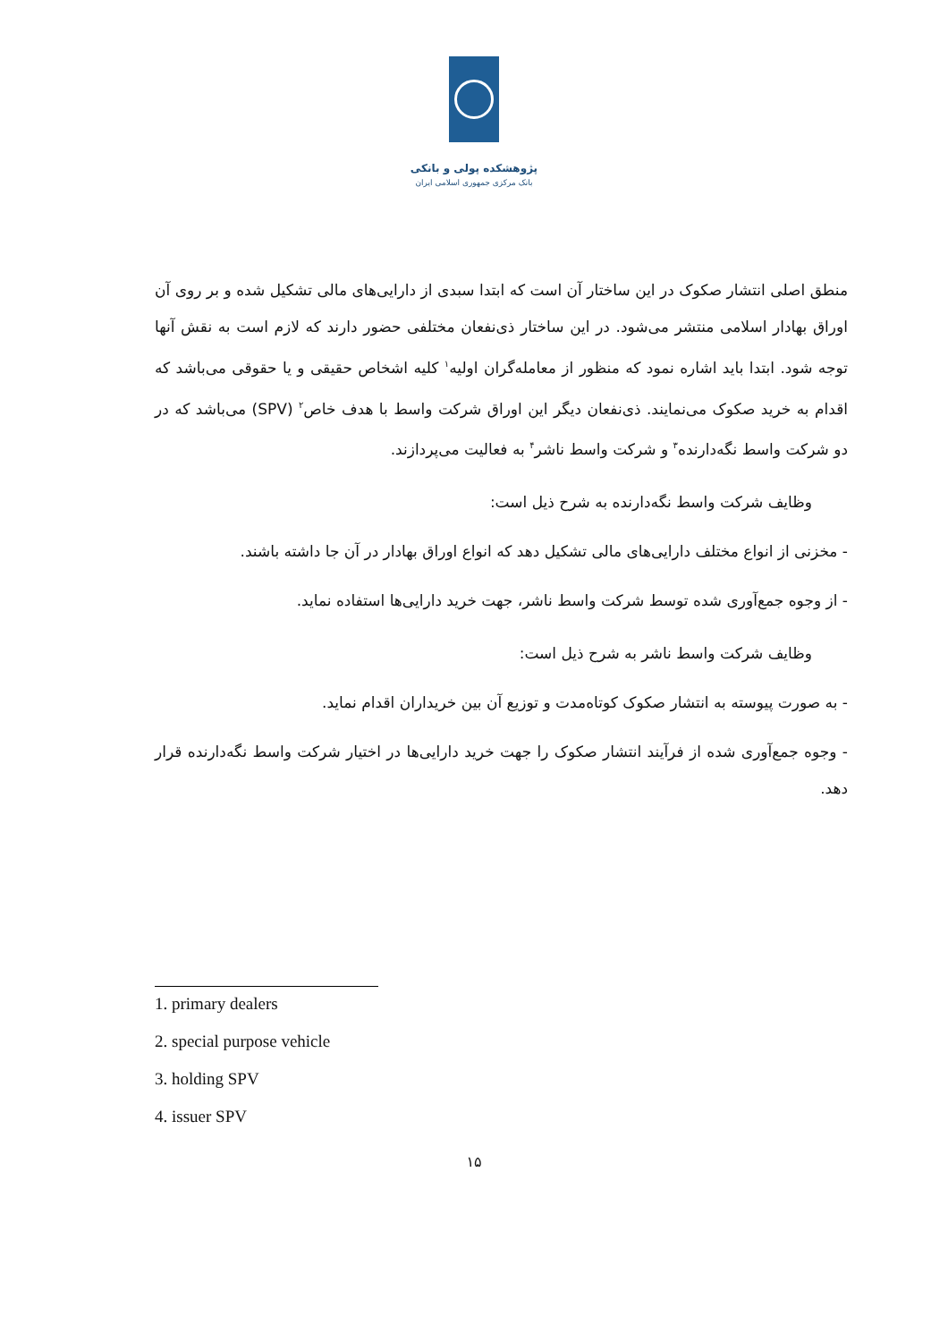پژوهشکده پولی و بانکی
بانک مرکزی جمهوری اسلامی ایران
منطق اصلی انتشار صکوک در این ساختار آن است که ابتدا سبدی از دارایی‌های مالی تشکیل شده و بر روی آن اوراق بهادار اسلامی منتشر می‌شود. در این ساختار ذی‌نفعان مختلفی حضور دارند که لازم است به نقش آنها توجه شود. ابتدا باید اشاره نمود که منظور از معامله‌گران اولیه<sup>۱</sup> کلیه اشخاص حقیقی و یا حقوقی می‌باشد که اقدام به خرید صکوک می‌نمایند. ذی‌نفعان دیگر این اوراق شرکت واسط با هدف خاص<sup>۲</sup> (SPV) می‌باشد که در دو شرکت واسط نگه‌دارنده<sup>۳</sup> و شرکت واسط ناشر<sup>۴</sup> به فعالیت می‌پردازند.
وظایف شرکت واسط نگه‌دارنده به شرح ذیل است:
- مخزنی از انواع مختلف دارایی‌های مالی تشکیل دهد که انواع اوراق بهادار در آن جا داشته باشند.
- از وجوه جمع‌آوری شده توسط شرکت واسط ناشر، جهت خرید دارایی‌ها استفاده نماید.
وظایف شرکت واسط ناشر به شرح ذیل است:
- به صورت پیوسته به انتشار صکوک کوتاه‌مدت و توزیع آن بین خریداران اقدام نماید.
- وجوه جمع‌آوری شده از فرآیند انتشار صکوک را جهت خرید دارایی‌ها در اختیار شرکت واسط نگه‌دارنده قرار دهد.
1. primary dealers
2. special purpose vehicle
3. holding SPV
4. issuer SPV
۱۵